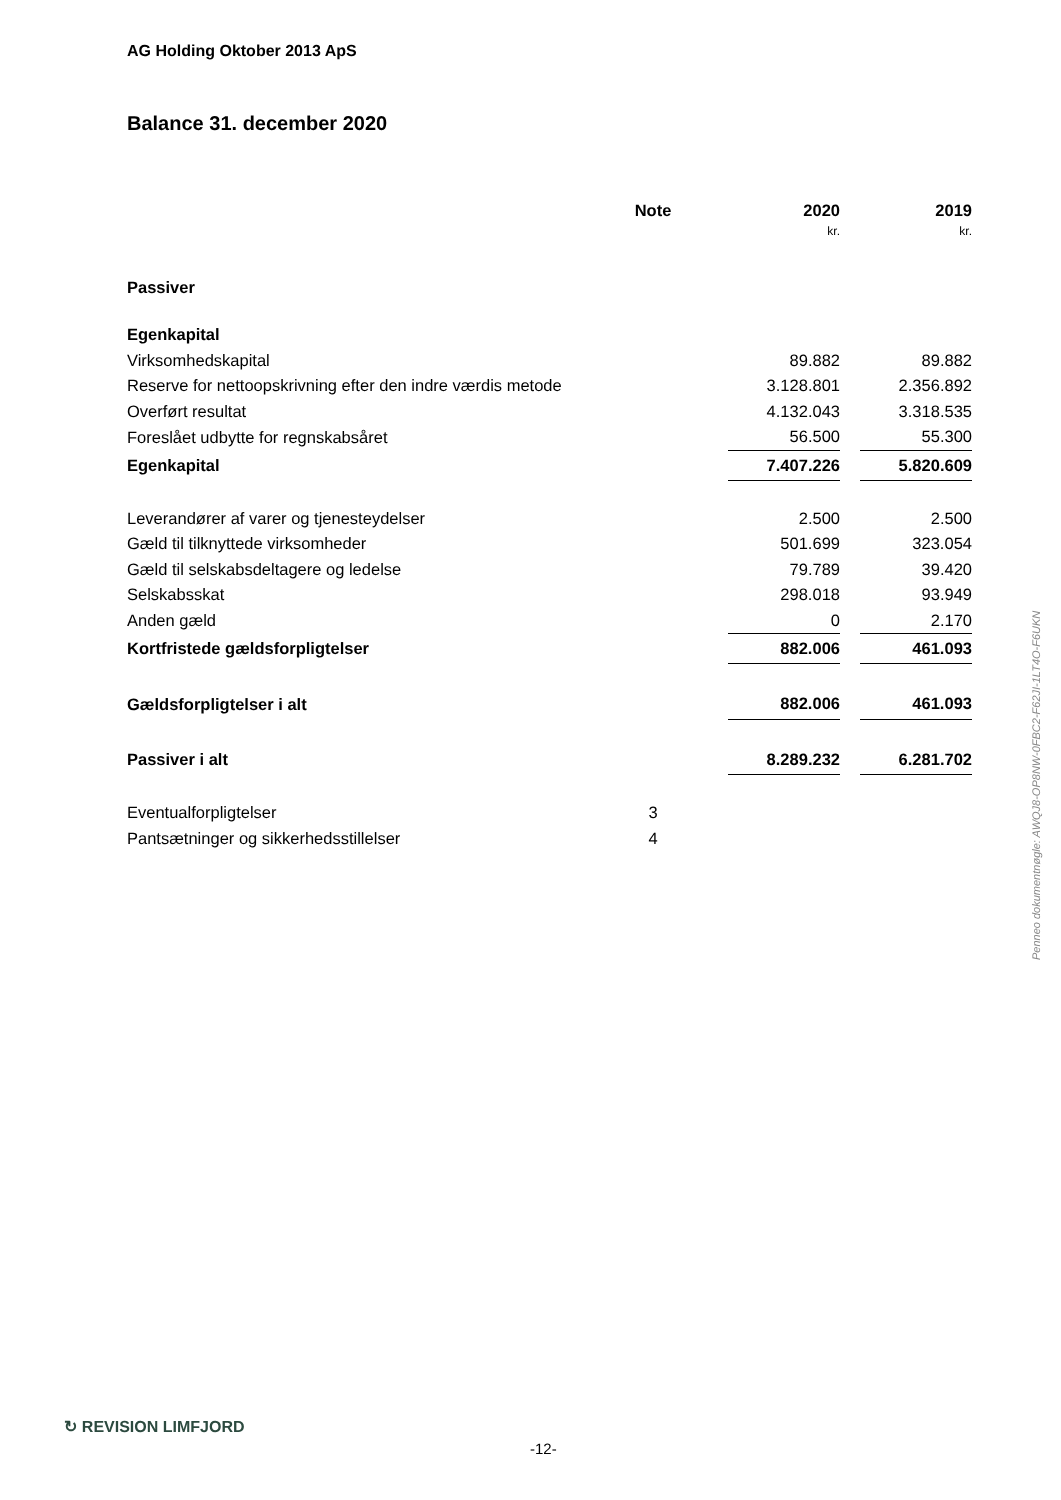AG Holding Oktober 2013 ApS
Balance 31. december 2020
| | Note | 2020 | | 2019 |
| --- | --- | --- | --- | --- |
| | | kr. | | kr. |
| Passiver | | | | |
| Egenkapital | | | | |
| Virksomhedskapital | | 89.882 | | 89.882 |
| Reserve for nettoopskrivning efter den indre værdis metode | | 3.128.801 | | 2.356.892 |
| Overført resultat | | 4.132.043 | | 3.318.535 |
| Foreslået udbytte for regnskabsåret | | 56.500 | | 55.300 |
| Egenkapital | | 7.407.226 | | 5.820.609 |
| Leverandører af varer og tjenesteydelser | | 2.500 | | 2.500 |
| Gæld til tilknyttede virksomheder | | 501.699 | | 323.054 |
| Gæld til selskabsdeltagere og ledelse | | 79.789 | | 39.420 |
| Selskabsskat | | 298.018 | | 93.949 |
| Anden gæld | | 0 | | 2.170 |
| Kortfristede gældsforpligtelser | | 882.006 | | 461.093 |
| Gældsforpligtelser i alt | | 882.006 | | 461.093 |
| Passiver i alt | | 8.289.232 | | 6.281.702 |
| Eventualforpligtelser | 3 | | | |
| Pantsætninger og sikkerhedsstillelser | 4 | | | |
Penneo dokumentnøgle: AWQJ8-OP8NW-0FBC2-F62JI-1LT4O-F6UKN
↻ REVISION LIMFJORD
-12-